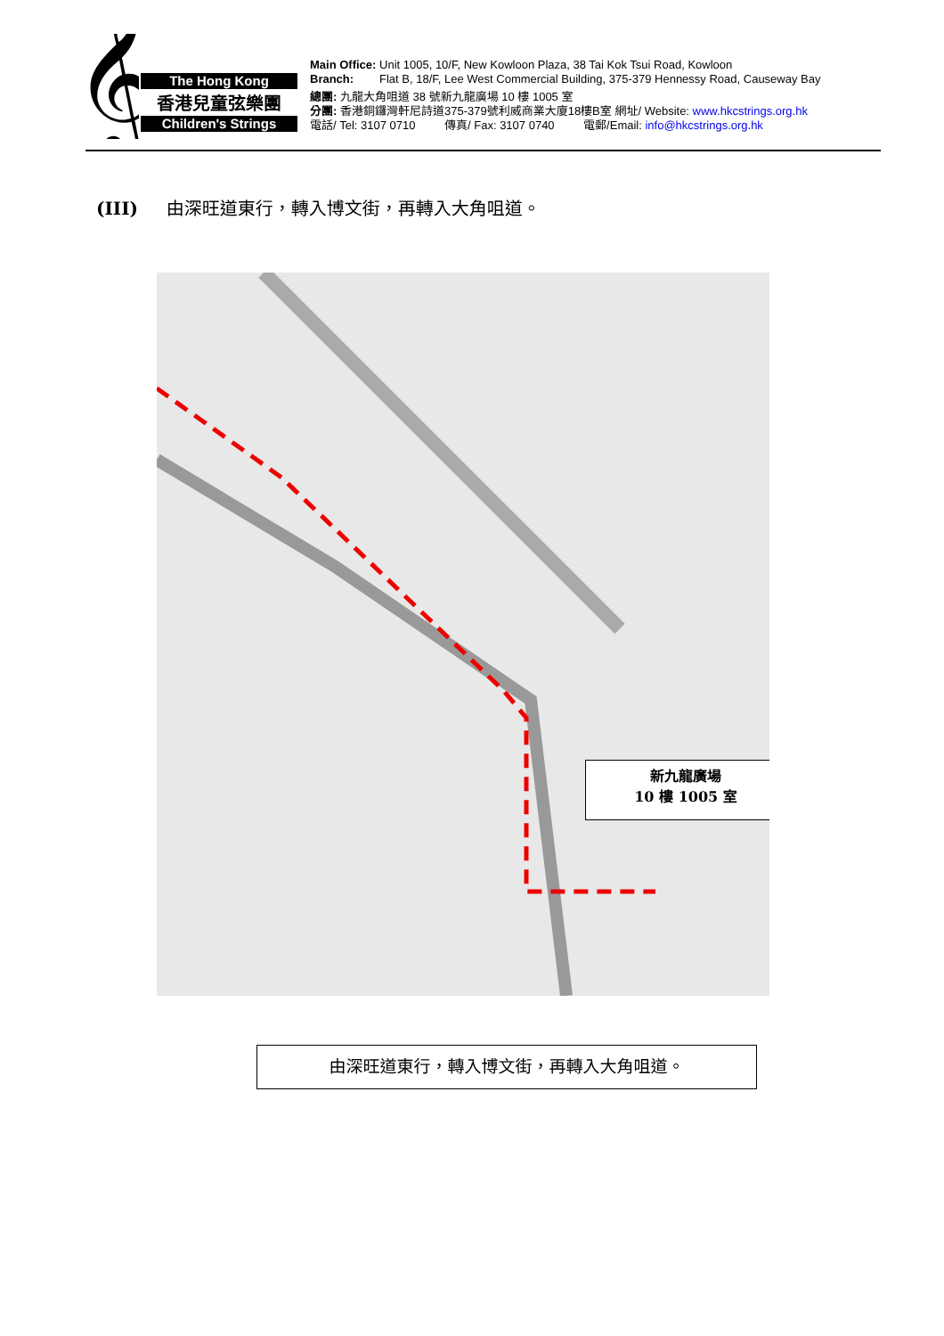𝄞
The Hong Kong
香港兒童弦樂團
Children's Strings
Main Office: Unit 1005, 10/F, New Kowloon Plaza, 38 Tai Kok Tsui Road, Kowloon
Branch: Flat B, 18/F, Lee West Commercial Building, 375-379 Hennessy Road, Causeway Bay
總團: 九龍大角咀道 38 號新九龍廣場 10 樓 1005 室
分團: 香港銅鑼灣軒尼詩道375-379號利威商業大廈18樓B室 網址/ Website: www.hkcstrings.org.hk
電話/ Tel: 3107 0710 傳真/ Fax: 3107 0740 電郵/Email: info@hkcstrings.org.hk
(III) 由深旺道東行，轉入博文街，再轉入大角咀道。
新九龍廣場
10 樓 1005 室
由深旺道東行，轉入博文街，再轉入大角咀道。